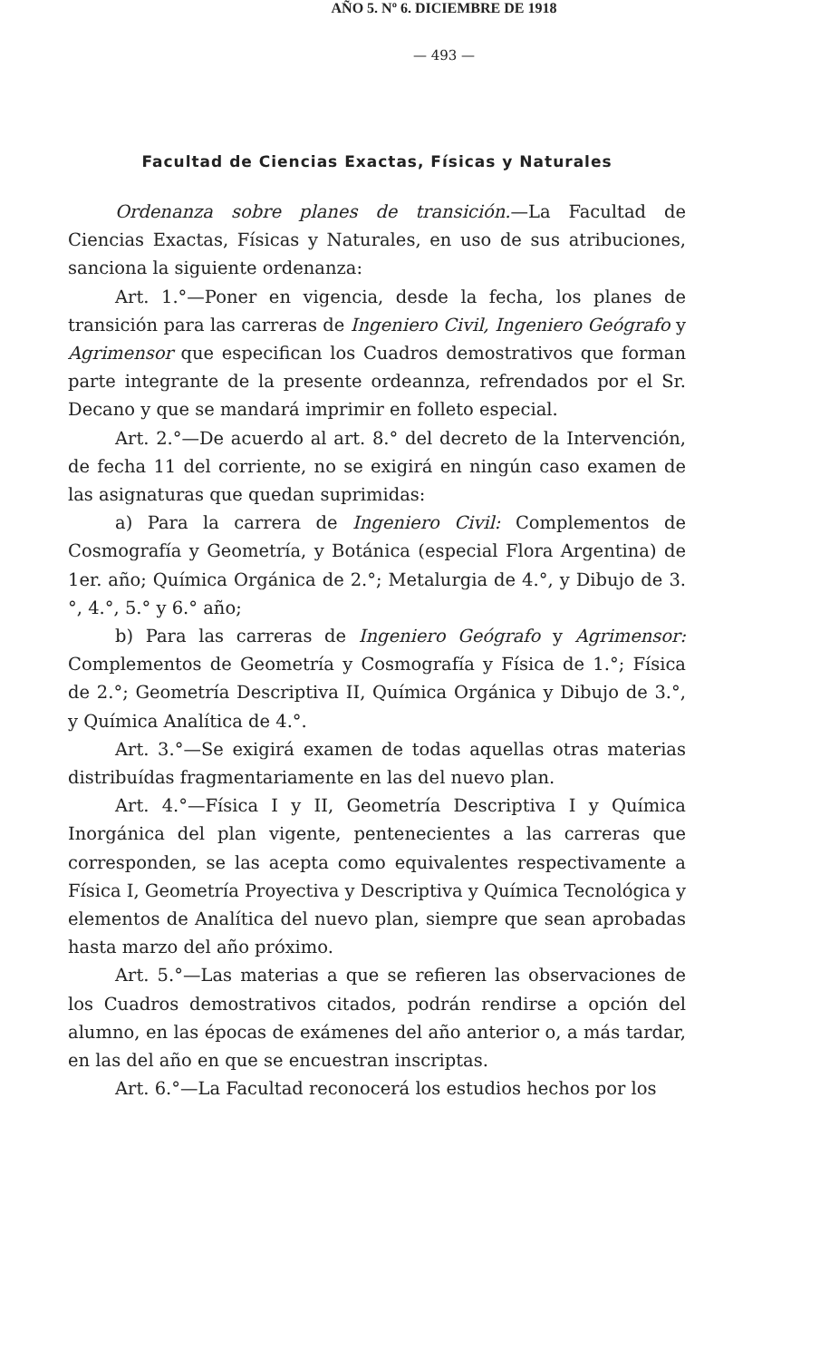AÑO 5. Nº 6. DICIEMBRE DE 1918
— 493 —
Facultad de Ciencias Exactas, Físicas y Naturales
Ordenanza sobre planes de transición.—La Facultad de Ciencias Exactas, Físicas y Naturales, en uso de sus atribuciones, sanciona la siguiente ordenanza:
Art. 1.°—Poner en vigencia, desde la fecha, los planes de transición para las carreras de Ingeniero Civil, Ingeniero Geógrafo y Agrimensor que especifican los Cuadros demostrativos que forman parte integrante de la presente ordeannza, refrendados por el Sr. Decano y que se mandará imprimir en folleto especial.
Art. 2.°—De acuerdo al art. 8.° del decreto de la Intervención, de fecha 11 del corriente, no se exigirá en ningún caso examen de las asignaturas que quedan suprimidas:
a) Para la carrera de Ingeniero Civil: Complementos de Cosmografía y Geometría, y Botánica (especial Flora Argentina) de 1er. año; Química Orgánica de 2.°; Metalurgia de 4.°, y Dibujo de 3.°, 4.°, 5.° y 6.° año;
b) Para las carreras de Ingeniero Geógrafo y Agrimensor: Complementos de Geometría y Cosmografía y Física de 1.°; Física de 2.°; Geometría Descriptiva II, Química Orgánica y Dibujo de 3.°, y Química Analítica de 4.°.
Art. 3.°—Se exigirá examen de todas aquellas otras materias distribuídas fragmentariamente en las del nuevo plan.
Art. 4.°—Física I y II, Geometría Descriptiva I y Química Inorgánica del plan vigente, pentenecientes a las carreras que corresponden, se las acepta como equivalentes respectivamente a Física I, Geometría Proyectiva y Descriptiva y Química Tecnológica y elementos de Analítica del nuevo plan, siempre que sean aprobadas hasta marzo del año próximo.
Art. 5.°—Las materias a que se refieren las observaciones de los Cuadros demostrativos citados, podrán rendirse a opción del alumno, en las épocas de exámenes del año anterior o, a más tardar, en las del año en que se encuestran inscriptas.
Art. 6.°—La Facultad reconocerá los estudios hechos por los